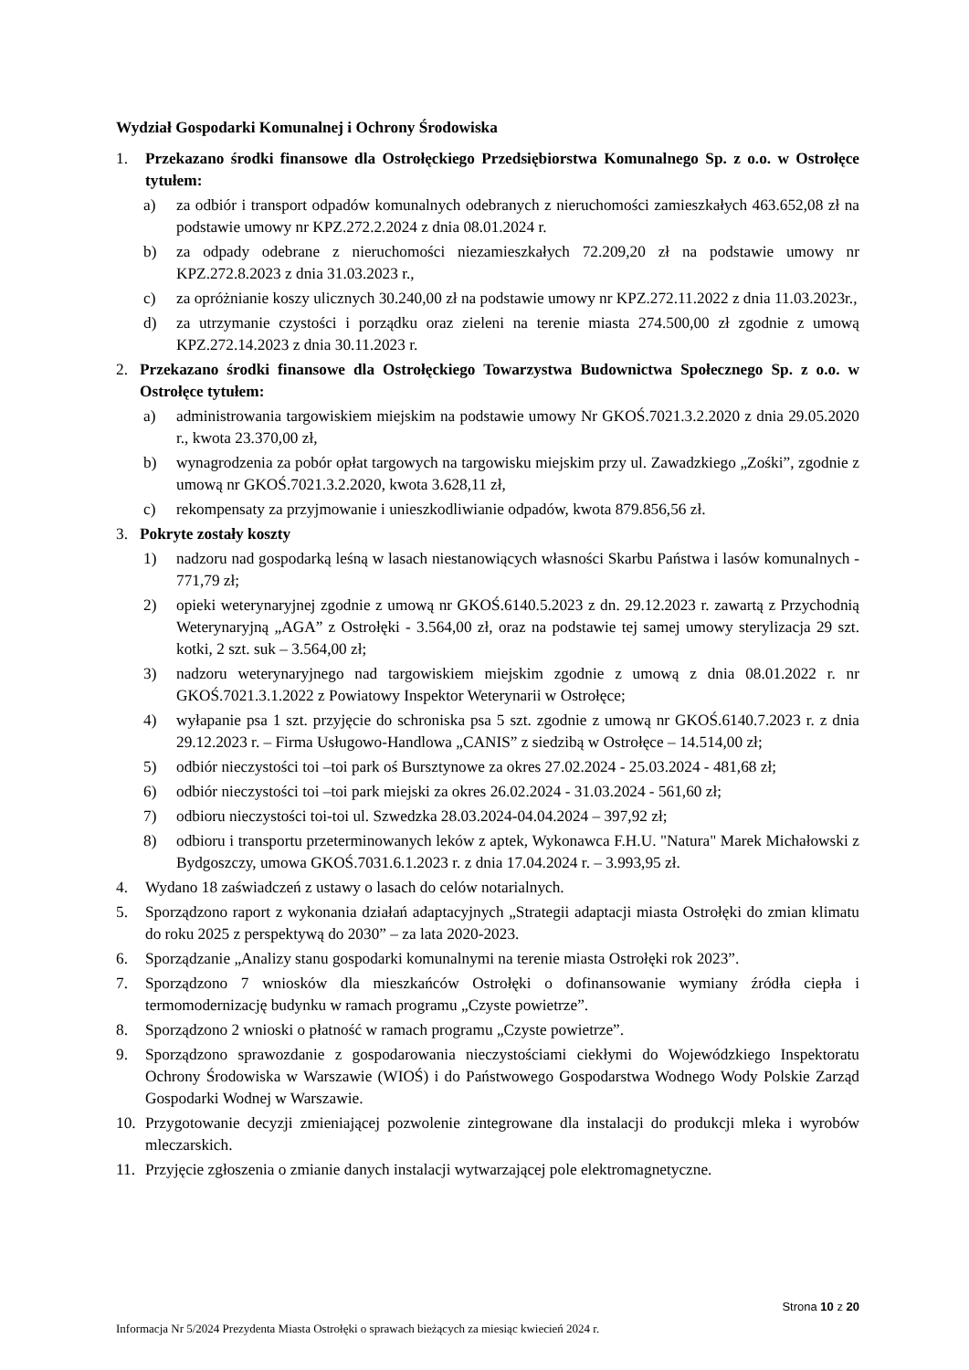Wydział Gospodarki Komunalnej i Ochrony Środowiska
1. Przekazano środki finansowe dla Ostrołęckiego Przedsiębiorstwa Komunalnego Sp. z o.o. w Ostrołęce tytułem:
a) za odbiór i transport odpadów komunalnych odebranych z nieruchomości zamieszkałych 463.652,08 zł na podstawie umowy nr KPZ.272.2.2024 z dnia 08.01.2024 r.
b) za odpady odebrane z nieruchomości niezamieszkałych 72.209,20 zł na podstawie umowy nr KPZ.272.8.2023 z dnia 31.03.2023 r.,
c) za opróżnianie koszy ulicznych 30.240,00 zł na podstawie umowy nr KPZ.272.11.2022 z dnia 11.03.2023r.,
d) za utrzymanie czystości i porządku oraz zieleni na terenie miasta 274.500,00 zł zgodnie z umową KPZ.272.14.2023 z dnia 30.11.2023 r.
2. Przekazano środki finansowe dla Ostrołęckiego Towarzystwa Budownictwa Społecznego Sp. z o.o. w Ostrołęce tytułem:
a) administrowania targowiskiem miejskim na podstawie umowy Nr GKOŚ.7021.3.2.2020 z dnia 29.05.2020 r., kwota 23.370,00 zł,
b) wynagrodzenia za pobór opłat targowych na targowisku miejskim przy ul. Zawadzkiego „Zośki”, zgodnie z umową nr GKOŚ.7021.3.2.2020, kwota 3.628,11 zł,
c) rekompensaty za przyjmowanie i unieszkodliwianie odpadów, kwota 879.856,56 zł.
3. Pokryte zostały koszty
1) nadzoru nad gospodarką leśną w lasach niestanowiących własności Skarbu Państwa i lasów komunalnych - 771,79 zł;
2) opieki weterynaryjnej zgodnie z umową nr GKOŚ.6140.5.2023 z dn. 29.12.2023 r. zawartą z Przychodnią Weterynaryjną „AGA” z Ostrołęki - 3.564,00 zł, oraz na podstawie tej samej umowy sterylizacja 29 szt. kotki, 2 szt. suk – 3.564,00 zł;
3) nadzoru weterynaryjnego nad targowiskiem miejskim zgodnie z umową z dnia 08.01.2022 r. nr GKOŚ.7021.3.1.2022 z Powiatowy Inspektor Weterynarii w Ostrołęce;
4) wyłapanie psa 1 szt. przyjęcie do schroniska psa 5 szt. zgodnie z umową nr GKOŚ.6140.7.2023 r. z dnia 29.12.2023 r. – Firma Usługowo-Handlowa „CANIS” z siedzibą w Ostrołęce – 14.514,00 zł;
5) odbiór nieczystości toi –toi park oś Bursztynowe za okres 27.02.2024 - 25.03.2024 - 481,68 zł;
6) odbiór nieczystości toi –toi park miejski za okres 26.02.2024 - 31.03.2024 - 561,60 zł;
7) odbioru nieczystości toi-toi ul. Szwedzka 28.03.2024-04.04.2024 – 397,92 zł;
8) odbioru i transportu przeterminowanych leków z aptek, Wykonawca F.H.U. "Natura" Marek Michałowski z Bydgoszczy, umowa GKOŚ.7031.6.1.2023 r. z dnia 17.04.2024 r. – 3.993,95 zł.
4. Wydano 18 zaświadczeń z ustawy o lasach do celów notarialnych.
5. Sporządzono raport z wykonania działań adaptacyjnych „Strategii adaptacji miasta Ostrołęki do zmian klimatu do roku 2025 z perspektywą do 2030” – za lata 2020-2023.
6. Sporządzanie „Analizy stanu gospodarki komunalnymi na terenie miasta Ostrołęki rok 2023”.
7. Sporządzono 7 wniosków dla mieszkańców Ostrołęki o dofinansowanie wymiany źródła ciepła i termomodernizację budynku w ramach programu „Czyste powietrze”.
8. Sporządzono 2 wnioski o płatność w ramach programu „Czyste powietrze”.
9. Sporządzono sprawozdanie z gospodarowania nieczystościami ciekłymi do Wojewódzkiego Inspektoratu Ochrony Środowiska w Warszawie (WIOŚ) i do Państwowego Gospodarstwa Wodnego Wody Polskie Zarząd Gospodarki Wodnej w Warszawie.
10. Przygotowanie decyzji zmieniającej pozwolenie zintegrowane dla instalacji do produkcji mleka i wyrobów mleczarskich.
11. Przyjęcie zgłoszenia o zmianie danych instalacji wytwarzającej pole elektromagnetyczne.
Strona 10 z 20
Informacja Nr 5/2024 Prezydenta Miasta Ostrołęki o sprawach bieżących za miesiąc kwiecień 2024 r.